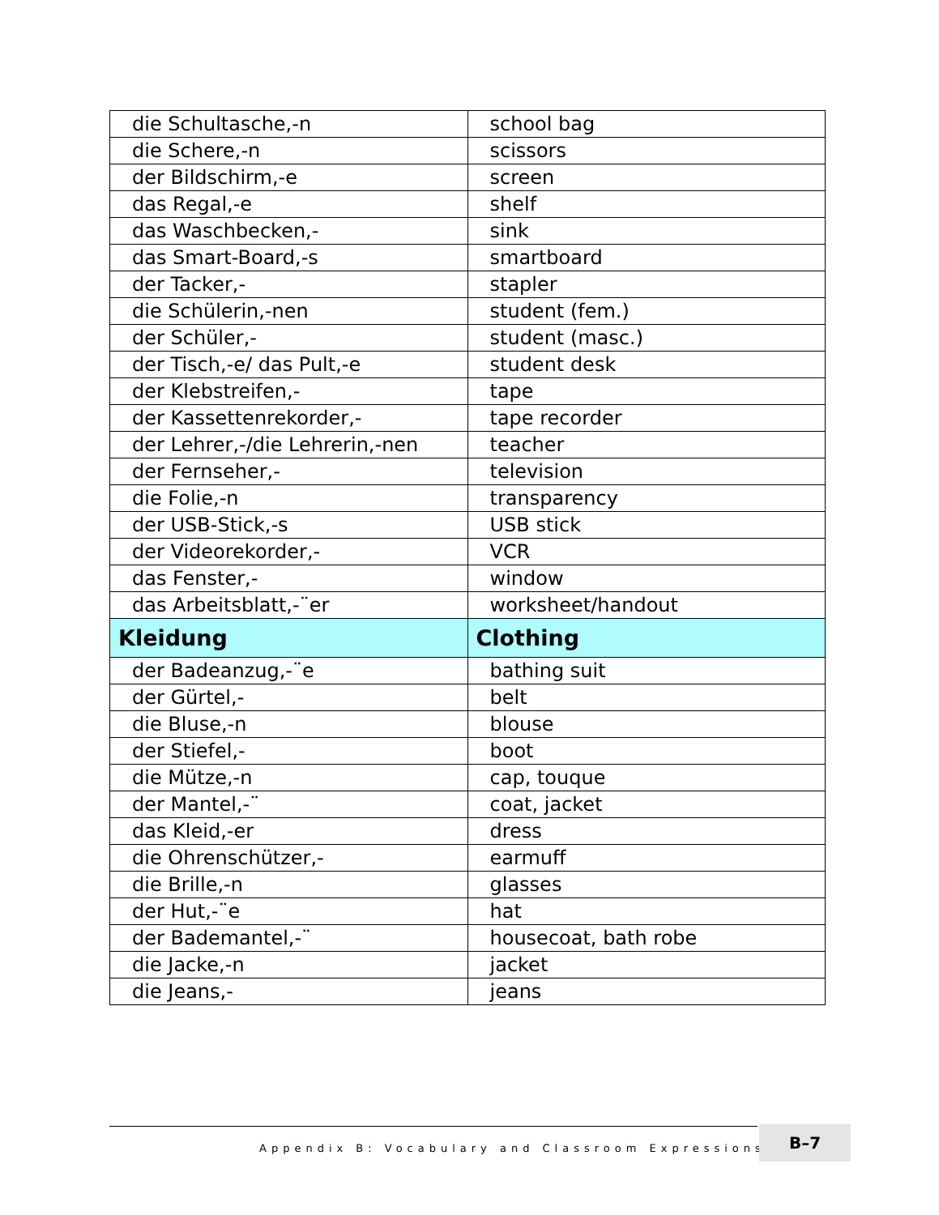| die Schultasche,-n | school bag |
| die Schere,-n | scissors |
| der Bildschirm,-e | screen |
| das Regal,-e | shelf |
| das Waschbecken,- | sink |
| das Smart-Board,-s | smartboard |
| der Tacker,- | stapler |
| die Schülerin,-nen | student (fem.) |
| der Schüler,- | student (masc.) |
| der Tisch,-e/ das Pult,-e | student desk |
| der Klebstreifen,- | tape |
| der Kassettenrekorder,- | tape recorder |
| der Lehrer,-/die Lehrerin,-nen | teacher |
| der Fernseher,- | television |
| die Folie,-n | transparency |
| der USB-Stick,-s | USB stick |
| der Videorekorder,- | VCR |
| das Fenster,- | window |
| das Arbeitsblatt,-¨er | worksheet/handout |
| Kleidung | Clothing |
| der Badeanzug,-¨e | bathing suit |
| der Gürtel,- | belt |
| die Bluse,-n | blouse |
| der Stiefel,- | boot |
| die Mütze,-n | cap, touque |
| der Mantel,-¨ | coat, jacket |
| das Kleid,-er | dress |
| die Ohrenschützer,- | earmuff |
| die Brille,-n | glasses |
| der Hut,-¨e | hat |
| der Bademantel,-¨ | housecoat, bath robe |
| die Jacke,-n | jacket |
| die Jeans,- | jeans |
Appendix B: Vocabulary and Classroom Expressions ■
B–7